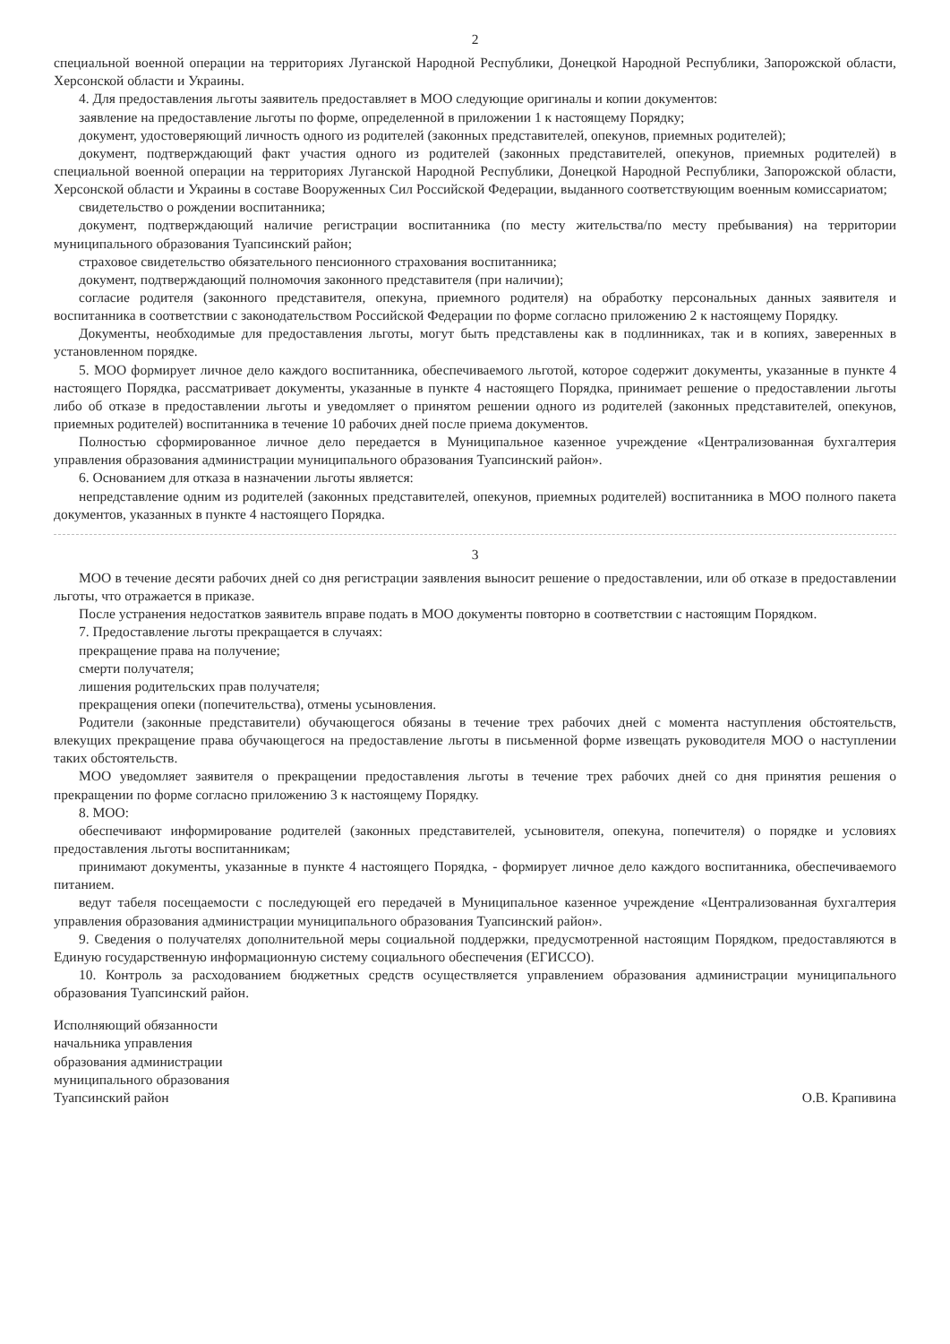2
специальной военной операции на территориях Луганской Народной Республики, Донецкой Народной Республики, Запорожской области, Херсонской области и Украины.
4. Для предоставления льготы заявитель предоставляет в МОО следующие оригиналы и копии документов:
заявление на предоставление льготы по форме, определенной в приложении 1 к настоящему Порядку;
документ, удостоверяющий личность одного из родителей (законных представителей, опекунов, приемных родителей);
документ, подтверждающий факт участия одного из родителей (законных представителей, опекунов, приемных родителей) в специальной военной операции на территориях Луганской Народной Республики, Донецкой Народной Республики, Запорожской области, Херсонской области и Украины в составе Вооруженных Сил Российской Федерации, выданного соответствующим военным комиссариатом;
свидетельство о рождении воспитанника;
документ, подтверждающий наличие регистрации воспитанника (по месту жительства/по месту пребывания) на территории муниципального образования Туапсинский район;
страховое свидетельство обязательного пенсионного страхования воспитанника;
документ, подтверждающий полномочия законного представителя (при наличии);
согласие родителя (законного представителя, опекуна, приемного родителя) на обработку персональных данных заявителя и воспитанника в соответствии с законодательством Российской Федерации по форме согласно приложению 2 к настоящему Порядку.
Документы, необходимые для предоставления льготы, могут быть представлены как в подлинниках, так и в копиях, заверенных в установленном порядке.
5. МОО формирует личное дело каждого воспитанника, обеспечиваемого льготой, которое содержит документы, указанные в пункте 4 настоящего Порядка, рассматривает документы, указанные в пункте 4 настоящего Порядка, принимает решение о предоставлении льготы либо об отказе в предоставлении льготы и уведомляет о принятом решении одного из родителей (законных представителей, опекунов, приемных родителей) воспитанника в течение 10 рабочих дней после приема документов.
Полностью сформированное личное дело передается в Муниципальное казенное учреждение «Централизованная бухгалтерия управления образования администрации муниципального образования Туапсинский район».
6. Основанием для отказа в назначении льготы является:
непредставление одним из родителей (законных представителей, опекунов, приемных родителей) воспитанника в МОО полного пакета документов, указанных в пункте 4 настоящего Порядка.
3
МОО в течение десяти рабочих дней со дня регистрации заявления выносит решение о предоставлении, или об отказе в предоставлении льготы, что отражается в приказе.
После устранения недостатков заявитель вправе подать в МОО документы повторно в соответствии с настоящим Порядком.
7. Предоставление льготы прекращается в случаях:
прекращение права на получение;
смерти получателя;
лишения родительских прав получателя;
прекращения опеки (попечительства), отмены усыновления.
Родители (законные представители) обучающегося обязаны в течение трех рабочих дней с момента наступления обстоятельств, влекущих прекращение права обучающегося на предоставление льготы в письменной форме извещать руководителя МОО о наступлении таких обстоятельств.
МОО уведомляет заявителя о прекращении предоставления льготы в течение трех рабочих дней со дня принятия решения о прекращении по форме согласно приложению 3 к настоящему Порядку.
8. МОО:
обеспечивают информирование родителей (законных представителей, усыновителя, опекуна, попечителя) о порядке и условиях предоставления льготы воспитанникам;
принимают документы, указанные в пункте 4 настоящего Порядка, - формирует личное дело каждого воспитанника, обеспечиваемого питанием.
ведут табеля посещаемости с последующей его передачей в Муниципальное казенное учреждение «Централизованная бухгалтерия управления образования администрации муниципального образования Туапсинский район».
9. Сведения о получателях дополнительной меры социальной поддержки, предусмотренной настоящим Порядком, предоставляются в Единую государственную информационную систему социального обеспечения (ЕГИССО).
10. Контроль за расходованием бюджетных средств осуществляется управлением образования администрации муниципального образования Туапсинский район.
Исполняющий обязанности
начальника управления
образования администрации
муниципального образования
Туапсинский район
О.В. Крапивина